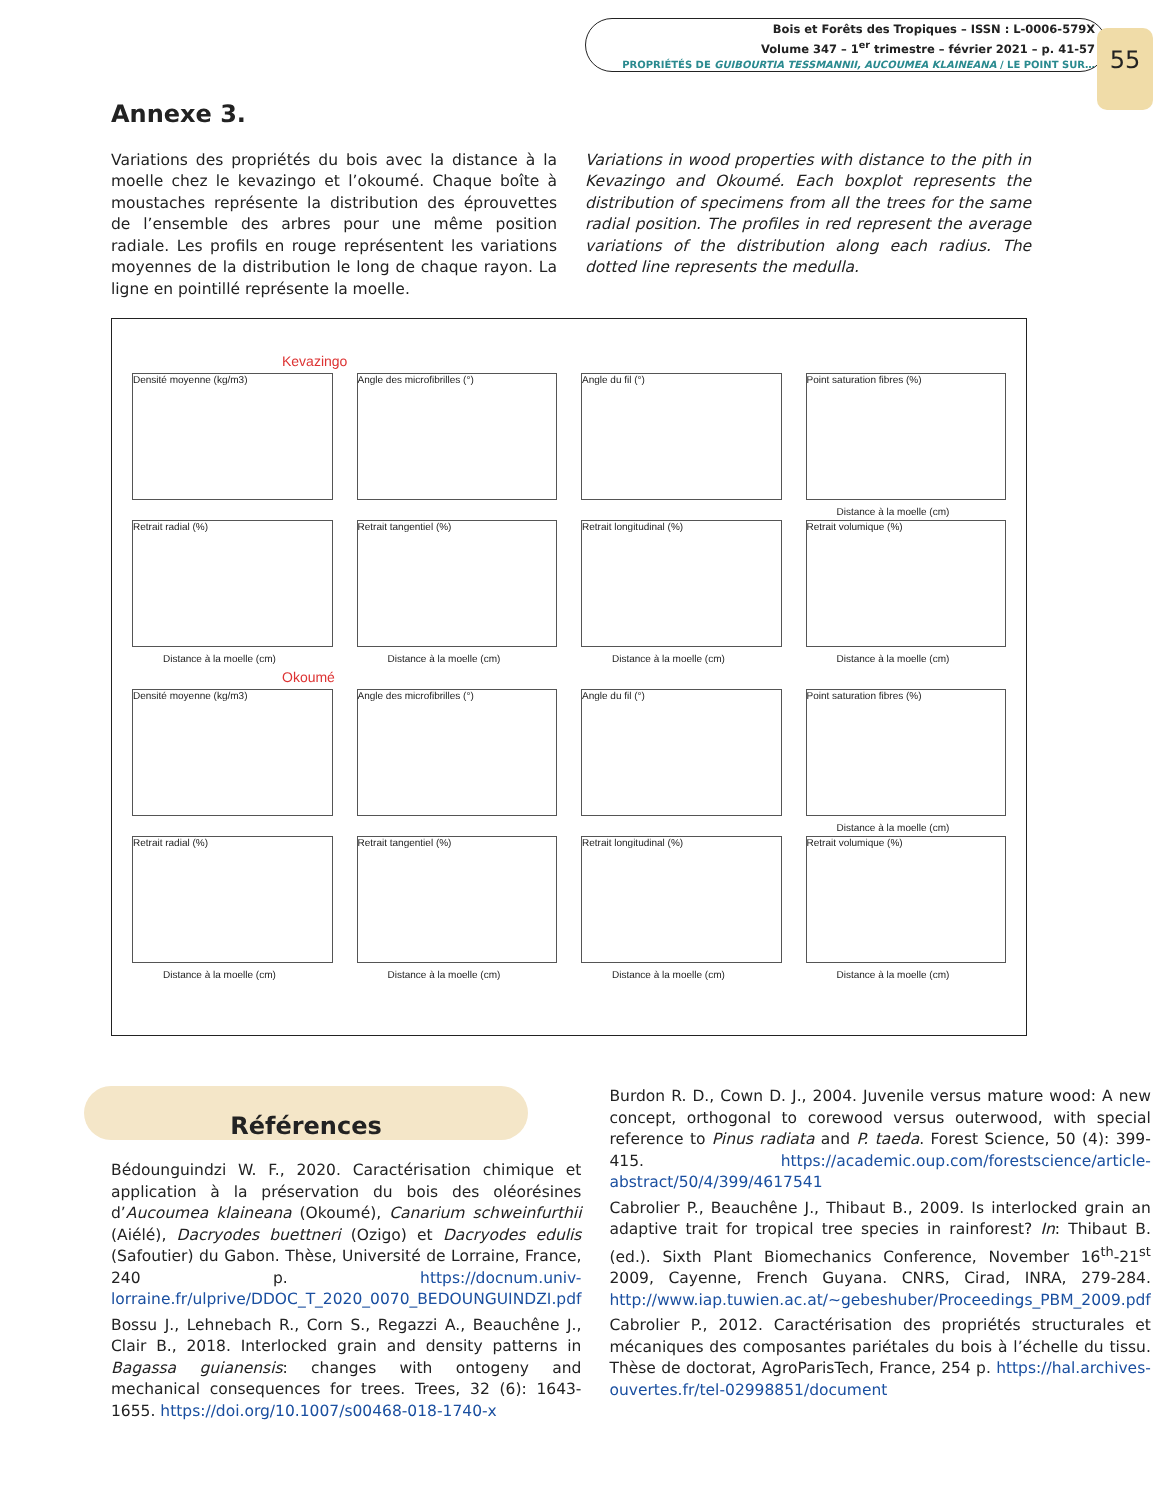Bois et Forêts des Tropiques – ISSN : L-0006-579X
Volume 347 – 1<sup>er</sup> trimestre – février 2021 – p. 41-57
PROPRIÉTÉS DE GUIBOURTIA TESSMANNII, AUCOUMEA KLAINEANA / LE POINT SUR…
55
Annexe 3.
Variations des propriétés du bois avec la distance à la moelle chez le kevazingo et l’okoumé. Chaque boîte à moustaches représente la distribution des éprouvettes de l’ensemble des arbres pour une même position radiale. Les profils en rouge représentent les variations moyennes de la distribution le long de chaque rayon. La ligne en pointillé représente la moelle.
Variations in wood properties with distance to the pith in Kevazingo and Okoumé. Each boxplot represents the distribution of specimens from all the trees for the same radial position. The profiles in red represent the average variations of the distribution along each radius. The dotted line represents the medulla.
Kevazingo
Densité moyenne (kg/m3) Angle des microfibrilles (°) Angle du fil (°) Point saturation fibres (%)
Distance à la moelle (cm)
Retrait radial (%)
Distance à la moelle (cm)
Retrait tangentiel (%)
Distance à la moelle (cm)
Retrait longitudinal (%)
Distance à la moelle (cm)
Retrait volumique (%)
Distance à la moelle (cm)
Okoumé
Densité moyenne (kg/m3) Angle des microfibrilles (°) Angle du fil (°) Point saturation fibres (%)
Distance à la moelle (cm)
Retrait radial (%)
Distance à la moelle (cm)
Retrait tangentiel (%)
Distance à la moelle (cm)
Retrait longitudinal (%)
Distance à la moelle (cm)
Retrait volumique (%)
Distance à la moelle (cm)
Références
Bédounguindzi W. F., 2020. Caractérisation chimique et application à la préservation du bois des oléorésines d’Aucoumea klaineana (Okoumé), Canarium schweinfurthii (Aiélé), Dacryodes buettneri (Ozigo) et Dacryodes edulis (Safoutier) du Gabon. Thèse, Université de Lorraine, France, 240 p. https://docnum.univ-lorraine.fr/ulprive/DDOC_T_2020_0070_BEDOUNGUINDZI.pdf
Bossu J., Lehnebach R., Corn S., Regazzi A., Beauchêne J., Clair B., 2018. Interlocked grain and density patterns in Bagassa guianensis: changes with ontogeny and mechanical consequences for trees. Trees, 32 (6): 1643-1655. https://doi.org/10.1007/s00468-018-1740-x
Burdon R. D., Cown D. J., 2004. Juvenile versus mature wood: A new concept, orthogonal to corewood versus outerwood, with special reference to Pinus radiata and P. taeda. Forest Science, 50 (4): 399-415. https://academic.oup.com/forestscience/article-abstract/50/4/399/4617541
Cabrolier P., Beauchêne J., Thibaut B., 2009. Is interlocked grain an adaptive trait for tropical tree species in rainforest? In: Thibaut B. (ed.). Sixth Plant Biomechanics Conference, November 16<sup>th</sup>-21<sup>st</sup> 2009, Cayenne, French Guyana. CNRS, Cirad, INRA, 279-284. http://www.iap.tuwien.ac.at/~gebeshuber/Proceedings_PBM_2009.pdf
Cabrolier P., 2012. Caractérisation des propriétés structurales et mécaniques des composantes pariétales du bois à l’échelle du tissu. Thèse de doctorat, AgroParisTech, France, 254 p. https://hal.archives-ouvertes.fr/tel-02998851/document